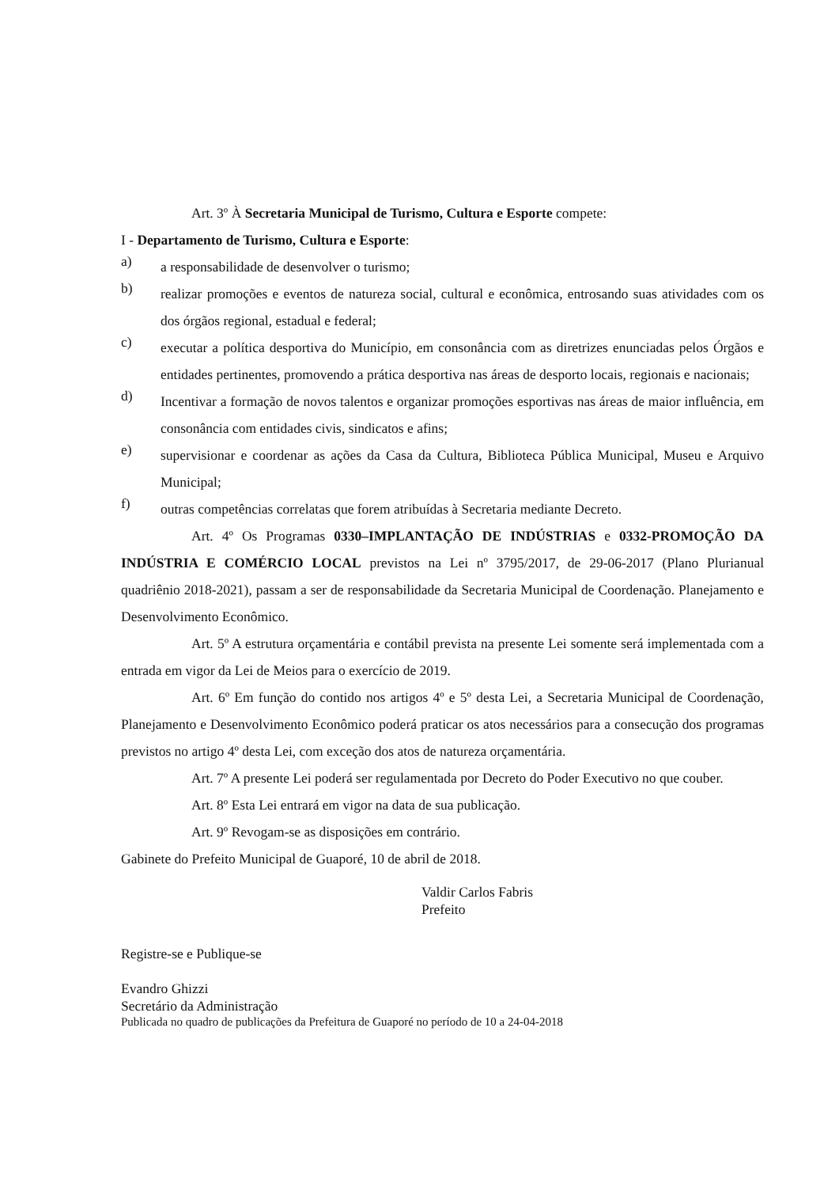Art. 3º À Secretaria Municipal de Turismo, Cultura e Esporte compete:
I - Departamento de Turismo, Cultura e Esporte:
a)
a responsabilidade de desenvolver o turismo;
b)
realizar promoções e eventos de natureza social, cultural e econômica, entrosando suas atividades com os dos órgãos regional, estadual e federal;
c)
executar a política desportiva do Município, em consonância com as diretrizes enunciadas pelos Órgãos e entidades pertinentes, promovendo a prática desportiva nas áreas de desporto locais, regionais e nacionais;
d)
Incentivar a formação de novos talentos e organizar promoções esportivas nas áreas de maior influência, em consonância com entidades civis, sindicatos e afins;
e)
supervisionar e coordenar as ações da Casa da Cultura, Biblioteca Pública Municipal, Museu e Arquivo Municipal;
f)
outras competências correlatas que forem atribuídas à Secretaria mediante Decreto.
Art. 4º Os Programas 0330–IMPLANTAÇÃO DE INDÚSTRIAS e 0332-PROMOÇÃO DA INDÚSTRIA E COMÉRCIO LOCAL previstos na Lei nº 3795/2017, de 29-06-2017 (Plano Plurianual quadriênio 2018-2021), passam a ser de responsabilidade da Secretaria Municipal de Coordenação. Planejamento e Desenvolvimento Econômico.
Art. 5º A estrutura orçamentária e contábil prevista na presente Lei somente será implementada com a entrada em vigor da Lei de Meios para o exercício de 2019.
Art. 6º Em função do contido nos artigos 4º e 5º desta Lei, a Secretaria Municipal de Coordenação, Planejamento e Desenvolvimento Econômico poderá praticar os atos necessários para a consecução dos programas previstos no artigo 4º desta Lei, com exceção dos atos de natureza orçamentária.
Art. 7º A presente Lei poderá ser regulamentada por Decreto do Poder Executivo no que couber.
Art. 8º Esta Lei entrará em vigor na data de sua publicação.
Art. 9º Revogam-se as disposições em contrário.
Gabinete do Prefeito Municipal de Guaporé, 10 de abril de 2018.
Valdir Carlos Fabris
Prefeito
Registre-se e Publique-se
Evandro Ghizzi
Secretário da Administração
Publicada no quadro de publicações da Prefeitura de Guaporé no período de 10 a 24-04-2018